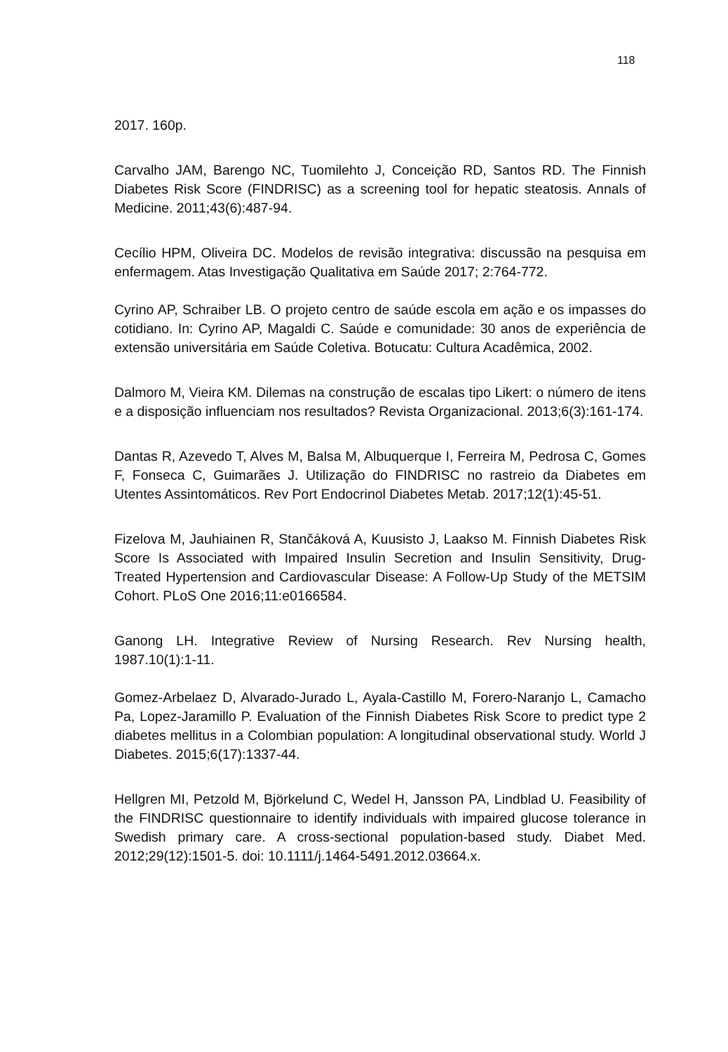118
2017. 160p.
Carvalho JAM, Barengo NC, Tuomilehto J, Conceição RD, Santos RD. The Finnish Diabetes Risk Score (FINDRISC) as a screening tool for hepatic steatosis. Annals of Medicine. 2011;43(6):487-94.
Cecílio HPM, Oliveira DC. Modelos de revisão integrativa: discussão na pesquisa em enfermagem. Atas Investigação Qualitativa em Saúde 2017; 2:764-772.
Cyrino AP, Schraiber LB. O projeto centro de saúde escola em ação e os impasses do cotidiano. In: Cyrino AP, Magaldi C. Saúde e comunidade: 30 anos de experiência de extensão universitária em Saúde Coletiva. Botucatu: Cultura Acadêmica, 2002.
Dalmoro M, Vieira KM. Dilemas na construção de escalas tipo Likert: o número de itens e a disposição influenciam nos resultados? Revista Organizacional. 2013;6(3):161-174.
Dantas R, Azevedo T, Alves M, Balsa M, Albuquerque I, Ferreira M, Pedrosa C, Gomes F, Fonseca C, Guimarães J. Utilização do FINDRISC no rastreio da Diabetes em Utentes Assintomáticos. Rev Port Endocrinol Diabetes Metab. 2017;12(1):45-51.
Fizelova M, Jauhiainen R, Stančáková A, Kuusisto J, Laakso M. Finnish Diabetes Risk Score Is Associated with Impaired Insulin Secretion and Insulin Sensitivity, Drug-Treated Hypertension and Cardiovascular Disease: A Follow-Up Study of the METSIM Cohort. PLoS One 2016;11:e0166584.
Ganong LH. Integrative Review of Nursing Research. Rev Nursing health, 1987.10(1):1-11.
Gomez-Arbelaez D, Alvarado-Jurado L, Ayala-Castillo M, Forero-Naranjo L, Camacho Pa, Lopez-Jaramillo P. Evaluation of the Finnish Diabetes Risk Score to predict type 2 diabetes mellitus in a Colombian population: A longitudinal observational study. World J Diabetes. 2015;6(17):1337-44.
Hellgren MI, Petzold M, Björkelund C, Wedel H, Jansson PA, Lindblad U. Feasibility of the FINDRISC questionnaire to identify individuals with impaired glucose tolerance in Swedish primary care. A cross-sectional population-based study. Diabet Med. 2012;29(12):1501-5. doi: 10.1111/j.1464-5491.2012.03664.x.